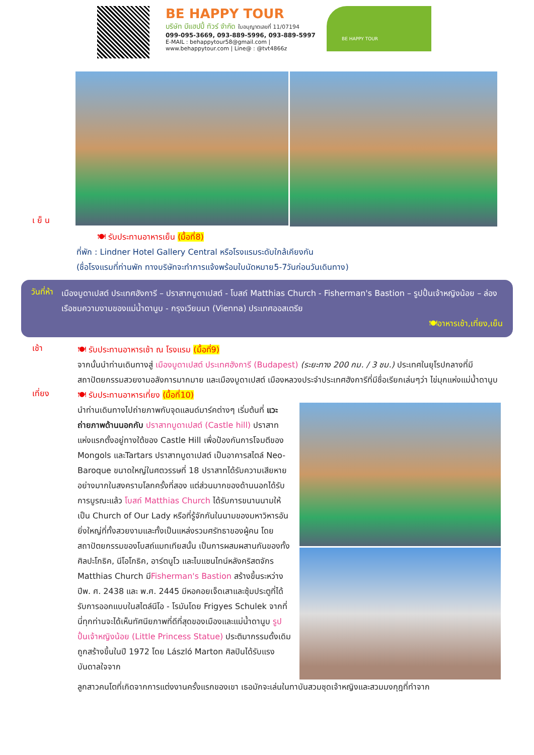BE HAPPY TOUR
บริษัท บีแฮปปี้ ทัวร์ จำกัด ใบอนุญาตเลขที่ 11/07194
099-095-3669, 093-889-5996, 093-889-5997
E-MAIL : behappytour58@gmail.com | www.behappytour.com | Line@ : @tvt4866z
BE HAPPY TOUR
เ ย็ น
🍽 รับประทานอาหารเย็น (มื้อที่8)
ที่พัก : Lindner Hotel Gallery Central หรือโรงแรมระดับใกล้เคียงกัน
(ชื่อโรงแรมที่ท่านพัก ทางบริษัทจะทำการแจ้งพร้อมใบนัดหมาย5-7วันก่อนวันเดินทาง)
วันที่ห้า
เมืองบูดาเปสต์ ประเทศฮังการี – ปราสาทบูดาเปสต์ - โบสถ์ Matthias Church - Fisherman's Bastion – รูปปั้นเจ้าหญิงน้อย – ล่องเรือชมความงามของแม่น้ำดานูบ - กรุงเวียนนา (Vienna) ประเทศออสเตรีย
🍽อาหารเช้า,เที่ยง,เย็น
เช้า
🍽 รับประทานอาหารเช้า ณ โรงแรม (มื้อที่9)
จากนั้นนำท่านเดินทางสู่ เมืองบูดาเปสต์ ประเทศฮังการี (Budapest) (ระยะทาง 200 กม. / 3 ชม.) ประเทศในยุโรปกลางที่มีสถาปัตยกรรมสวยงามอลังการมากมาย และเมืองบูดาเปสต์ เมืองหลวงประจำประเทศฮังการีที่มีชื่อเรียกเล่นๆว่า ไข่มุกแห่งแม่น้ำดานูบ
เที่ยง
🍽 รับประทานอาหารเที่ยง (มื้อที่10)
นำท่านเดินทางไปถ่ายภาพกับจุดแลนด์มาร์คต่างๆ เริ่มต้นที่ แวะถ่ายภาพด้านนอกกับ ปราสาทบูดาเปสต์ (Castle hill) ปราสาทแห่งแรกตั้งอยู่ทางใต้ของ Castle Hill เพื่อป้องกันการโจมตีของ Mongols และTartars ปราสาทบูดาเปสต์ เป็นอาคารสไตล์ Neo-Baroque ขนาดใหญ่ในศตวรรษที่ 18 ปราสาทได้รับความเสียหายอย่างมากในสงครามโลกครั้งที่สอง แต่ส่วนมากของด้านนอกได้รับการบูรณะแล้ว โบสถ์ Matthias Church ได้รับการขนานนามให้เป็น Church of Our Lady หรือที่รู้จักกันในนามของมหาวิหารอันยิ่งใหญ่ที่ทั้งสวยงามและทั้งเป็นแหล่งรวมศรัทธาของผู้คน โดยสถาปัตยกรรมของโบสถ์แมทเทียสนั้น เป็นการผสมผสานกันของทั้งศิลปะโกธิค, นีโอโกธิค, อาร์ตนูโว และไบแซนไทน์หลังคริสตจักร Matthias Church มีFisherman's Bastion สร้างขึ้นระหว่างปีพ. ศ. 2438 และ พ.ศ. 2445 มีหอคอยเจ็ดเสาและซุ้มประตูที่ได้รับการออกแบบในสไตล์นีโอ - โรมันโดย Frigyes Schulek จากที่นี่ทุกท่านจะได้เห็นทัศนียภาพที่ดีที่สุดของเมืองและแม่น้ำดานูบ รูปปั้นเจ้าหญิงน้อย (Little Princess Statue) ประติมากรรมดั้งเดิมถูกสร้างขึ้นในปี 1972 โดย László Marton ศิลปินได้รับแรงบันดาลใจจาก
ลูกสาวคนโตที่เกิดจากการแต่งงานครั้งแรกของเขา เธอมักจะเล่นในทาบันสวมชุดเจ้าหญิงและสวมมงกุฎที่ทำจาก